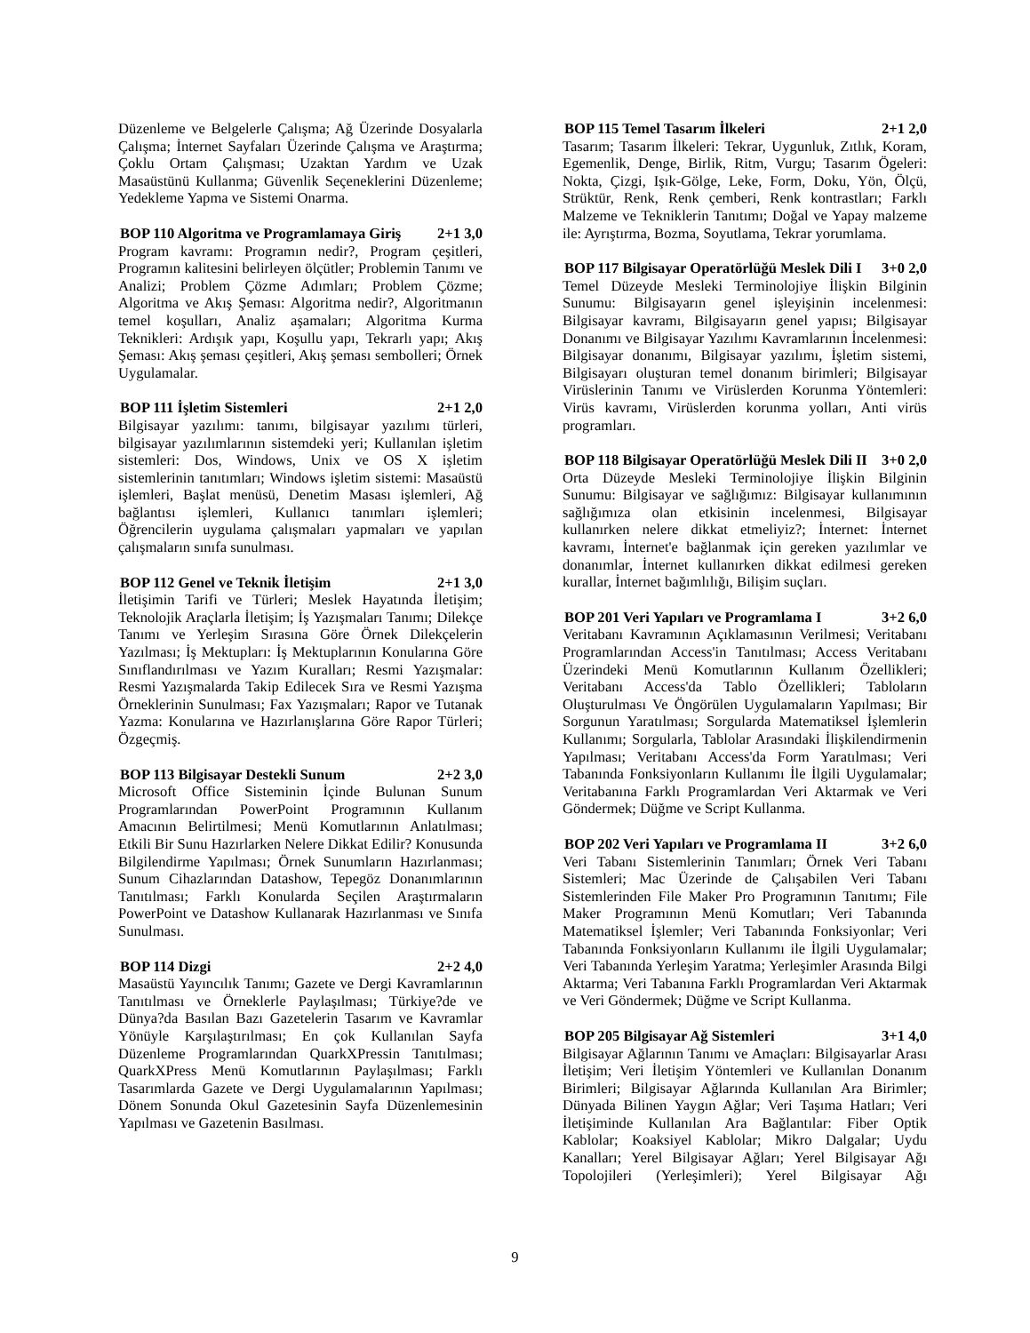Düzenleme ve Belgelerle Çalışma; Ağ Üzerinde Dosyalarla Çalışma; İnternet Sayfaları Üzerinde Çalışma ve Araştırma; Çoklu Ortam Çalışması; Uzaktan Yardım ve Uzak Masaüstünü Kullanma; Güvenlik Seçeneklerini Düzenleme; Yedekleme Yapma ve Sistemi Onarma.
BOP 110 Algoritma ve Programlamaya Giriş 2+1 3,0
Program kavramı: Programın nedir?, Program çeşitleri, Programın kalitesini belirleyen ölçütler; Problemin Tanımı ve Analizi; Problem Çözme Adımları; Problem Çözme; Algoritma ve Akış Şeması: Algoritma nedir?, Algoritmanın temel koşulları, Analiz aşamaları; Algoritma Kurma Teknikleri: Ardışık yapı, Koşullu yapı, Tekrarlı yapı; Akış Şeması: Akış şeması çeşitleri, Akış şeması sembolleri; Örnek Uygulamalar.
BOP 111 İşletim Sistemleri 2+1 2,0
Bilgisayar yazılımı: tanımı, bilgisayar yazılımı türleri, bilgisayar yazılımlarının sistemdeki yeri; Kullanılan işletim sistemleri: Dos, Windows, Unix ve OS X işletim sistemlerinin tanıtımları; Windows işletim sistemi: Masaüstü işlemleri, Başlat menüsü, Denetim Masası işlemleri, Ağ bağlantısı işlemleri, Kullanıcı tanımları işlemleri; Öğrencilerin uygulama çalışmaları yapmaları ve yapılan çalışmaların sınıfa sunulması.
BOP 112 Genel ve Teknik İletişim 2+1 3,0
İletişimin Tarifi ve Türleri; Meslek Hayatında İletişim; Teknolojik Araçlarla İletişim; İş Yazışmaları Tanımı; Dilekçe Tanımı ve Yerleşim Sırasına Göre Örnek Dilekçelerin Yazılması; İş Mektupları: İş Mektuplarının Konularına Göre Sınıflandırılması ve Yazım Kuralları; Resmi Yazışmalar: Resmi Yazışmalarda Takip Edilecek Sıra ve Resmi Yazışma Örneklerinin Sunulması; Fax Yazışmaları; Rapor ve Tutanak Yazma: Konularına ve Hazırlanışlarına Göre Rapor Türleri; Özgeçmiş.
BOP 113 Bilgisayar Destekli Sunum 2+2 3,0
Microsoft Office Sisteminin İçinde Bulunan Sunum Programlarından PowerPoint Programının Kullanım Amacının Belirtilmesi; Menü Komutlarının Anlatılması; Etkili Bir Sunu Hazırlarken Nelere Dikkat Edilir? Konusunda Bilgilendirme Yapılması; Örnek Sunumların Hazırlanması; Sunum Cihazlarından Datashow, Tepegöz Donanımlarının Tanıtılması; Farklı Konularda Seçilen Araştırmaların PowerPoint ve Datashow Kullanarak Hazırlanması ve Sınıfa Sunulması.
BOP 114 Dizgi 2+2 4,0
Masaüstü Yayıncılık Tanımı; Gazete ve Dergi Kavramlarının Tanıtılması ve Örneklerle Paylaşılması; Türkiye?de ve Dünya?da Basılan Bazı Gazetelerin Tasarım ve Kavramlar Yönüyle Karşılaştırılması; En çok Kullanılan Sayfa Düzenleme Programlarından QuarkXPressin Tanıtılması; QuarkXPress Menü Komutlarının Paylaşılması; Farklı Tasarımlarda Gazete ve Dergi Uygulamalarının Yapılması; Dönem Sonunda Okul Gazetesinin Sayfa Düzenlemesinin Yapılması ve Gazetenin Basılması.
BOP 115 Temel Tasarım İlkeleri 2+1 2,0
Tasarım; Tasarım İlkeleri: Tekrar, Uygunluk, Zıtlık, Koram, Egemenlik, Denge, Birlik, Ritm, Vurgu; Tasarım Ögeleri: Nokta, Çizgi, Işık-Gölge, Leke, Form, Doku, Yön, Ölçü, Strüktür, Renk, Renk çemberi, Renk kontrastları; Farklı Malzeme ve Tekniklerin Tanıtımı; Doğal ve Yapay malzeme ile: Ayrıştırma, Bozma, Soyutlama, Tekrar yorumlama.
BOP 117 Bilgisayar Operatörlüğü Meslek Dili I 3+0 2,0
Temel Düzeyde Mesleki Terminolojiye İlişkin Bilginin Sunumu: Bilgisayarın genel işleyişinin incelenmesi: Bilgisayar kavramı, Bilgisayarın genel yapısı; Bilgisayar Donanımı ve Bilgisayar Yazılımı Kavramlarının İncelenmesi: Bilgisayar donanımı, Bilgisayar yazılımı, İşletim sistemi, Bilgisayarı oluşturan temel donanım birimleri; Bilgisayar Virüslerinin Tanımı ve Virüslerden Korunma Yöntemleri: Virüs kavramı, Virüslerden korunma yolları, Anti virüs programları.
BOP 118 Bilgisayar Operatörlüğü Meslek Dili II 3+0 2,0
Orta Düzeyde Mesleki Terminolojiye İlişkin Bilginin Sunumu: Bilgisayar ve sağlığımız: Bilgisayar kullanımının sağlığımıza olan etkisinin incelenmesi, Bilgisayar kullanırken nelere dikkat etmeliyiz?; İnternet: İnternet kavramı, İnternet'e bağlanmak için gereken yazılımlar ve donanımlar, İnternet kullanırken dikkat edilmesi gereken kurallar, İnternet bağımlılığı, Bilişim suçları.
BOP 201 Veri Yapıları ve Programlama I 3+2 6,0
Veritabanı Kavramının Açıklamasının Verilmesi; Veritabanı Programlarından Access'in Tanıtılması; Access Veritabanı Üzerindeki Menü Komutlarının Kullanım Özellikleri; Veritabanı Access'da Tablo Özellikleri; Tabloların Oluşturulması Ve Öngörülen Uygulamaların Yapılması; Bir Sorgunun Yaratılması; Sorgularda Matematiksel İşlemlerin Kullanımı; Sorgularla, Tablolar Arasındaki İlişkilendirmenin Yapılması; Veritabanı Access'da Form Yaratılması; Veri Tabanında Fonksiyonların Kullanımı İle İlgili Uygulamalar; Veritabanına Farklı Programlardan Veri Aktarmak ve Veri Göndermek; Düğme ve Script Kullanma.
BOP 202 Veri Yapıları ve Programlama II 3+2 6,0
Veri Tabanı Sistemlerinin Tanımları; Örnek Veri Tabanı Sistemleri; Mac Üzerinde de Çalışabilen Veri Tabanı Sistemlerinden File Maker Pro Programının Tanıtımı; File Maker Programının Menü Komutları; Veri Tabanında Matematiksel İşlemler; Veri Tabanında Fonksiyonlar; Veri Tabanında Fonksiyonların Kullanımı ile İlgili Uygulamalar; Veri Tabanında Yerleşim Yaratma; Yerleşimler Arasında Bilgi Aktarma; Veri Tabanına Farklı Programlardan Veri Aktarmak ve Veri Göndermek; Düğme ve Script Kullanma.
BOP 205 Bilgisayar Ağ Sistemleri 3+1 4,0
Bilgisayar Ağlarının Tanımı ve Amaçları: Bilgisayarlar Arası İletişim; Veri İletişim Yöntemleri ve Kullanılan Donanım Birimleri; Bilgisayar Ağlarında Kullanılan Ara Birimler; Dünyada Bilinen Yaygın Ağlar; Veri Taşıma Hatları; Veri İletişiminde Kullanılan Ara Bağlantılar: Fiber Optik Kablolar; Koaksiyel Kablolar; Mikro Dalgalar; Uydu Kanalları; Yerel Bilgisayar Ağları; Yerel Bilgisayar Ağı Topolojileri (Yerleşimleri); Yerel Bilgisayar Ağı
9